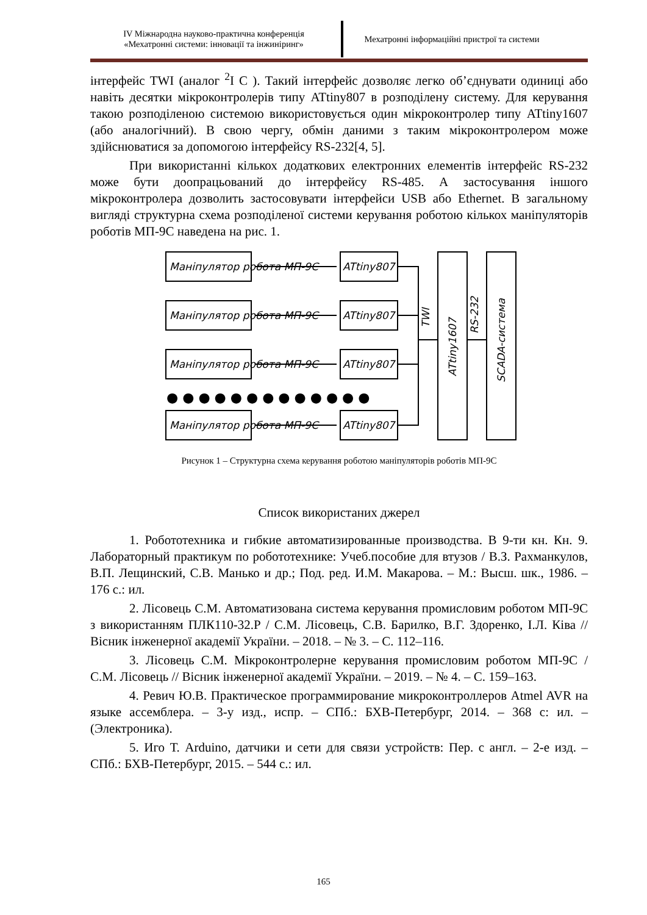IV Міжнародна науково-практична конференція
«Мехатронні системи: інновації та інжиніринг»
Мехатронні інформаційні пристрої та системи
інтерфейс TWI (аналог <sup>2</sup>I C ). Такий інтерфейс дозволяє легко об’єднувати одиниці або навіть десятки мікроконтролерів типу ATtiny807 в розподілену систему. Для керування такою розподіленою системою використовується один мікроконтролер типу ATtiny1607 (або аналогічний). В свою чергу, обмін даними з таким мікроконтролером може здійснюватися за допомогою інтерфейсу RS-232[4, 5].
При використанні кількох додаткових електронних елементів інтерфейс RS-232 може бути доопрацьований до інтерфейсу RS-485. А застосування іншого мікроконтролера дозволить застосовувати інтерфейси USB або Ethernet. В загальному вигляді структурна схема розподіленої системи керування роботою кількох маніпуляторів роботів МП-9С наведена на рис. 1.
Маніпулятор робота МП-9С
ATtiny807
Маніпулятор робота МП-9С
ATtiny807
Маніпулятор робота МП-9С
ATtiny807
Маніпулятор робота МП-9С
ATtiny807
● ● ● ● ● ● ● ● ● ● ● ● ●
TWI
ATtiny1607
RS-232
SCADA-система
Рисунок 1 – Структурна схема керування роботою маніпуляторів роботів МП-9С
Список використаних джерел
1. Робототехника и гибкие автоматизированные производства. В 9-ти кн. Кн. 9. Лабораторный практикум по робототехнике: Учеб.пособие для втузов / В.З. Рахманкулов, В.П. Лещинский, С.В. Манько и др.; Под. ред. И.М. Макарова. – М.: Высш. шк., 1986. – 176 с.: ил.
2. Лісовець С.М. Автоматизована система керування промисловим роботом МП-9С з використанням ПЛК110-32.Р / С.М. Лісовець, С.В. Барилко, В.Г. Здоренко, І.Л. Ківа // Вісник інженерної академії України. – 2018. – № 3. – С. 112–116.
3. Лісовець С.М. Мікроконтролерне керування промисловим роботом МП-9С / С.М. Лісовець // Вісник інженерної академії України. – 2019. – № 4. – С. 159–163.
4. Ревич Ю.В. Практическое программирование микроконтроллеров Atmel AVR на языке ассемблера. – 3-у изд., испр. – СПб.: БХВ-Петербург, 2014. – 368 с: ил. – (Электроника).
5. Иго Т. Arduino, датчики и сети для связи устройств: Пер. с англ. – 2-е изд. – СПб.: БХВ-Петербург, 2015. – 544 с.: ил.
165